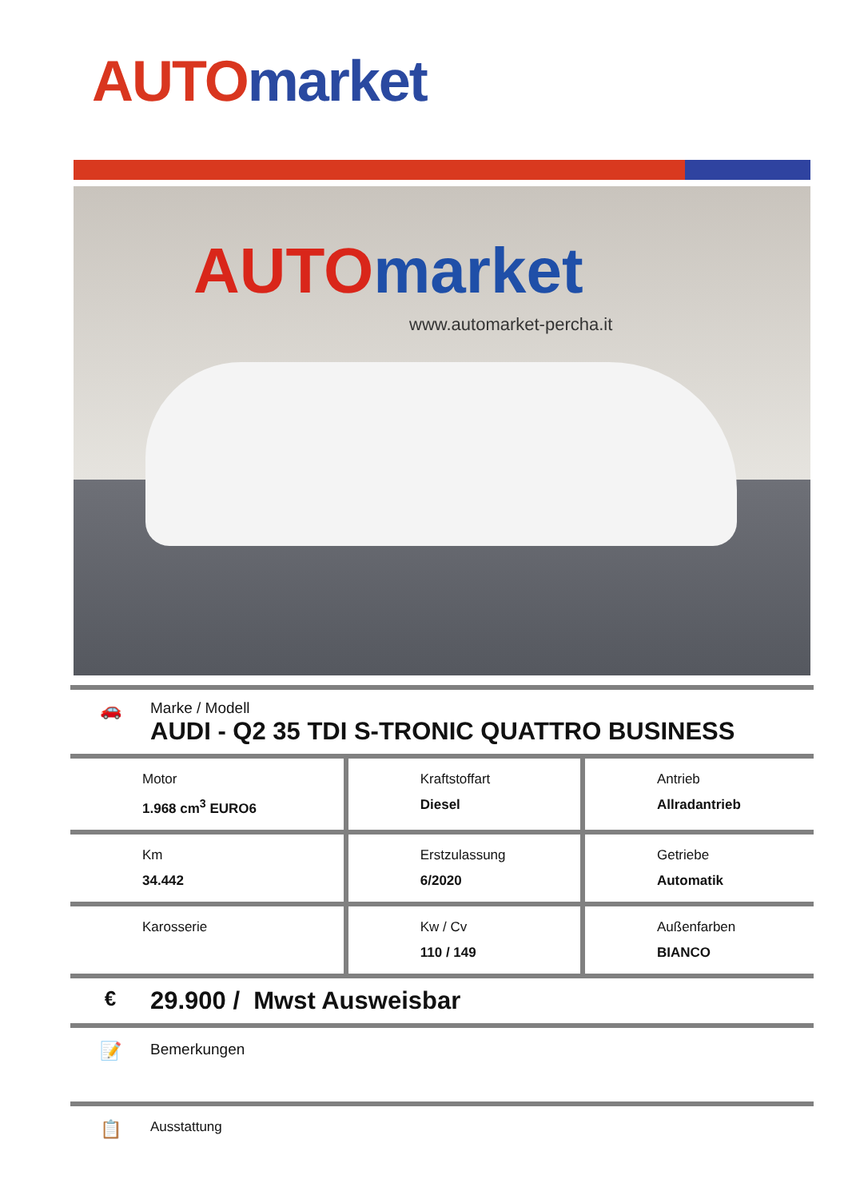AUTO market
AUTO market
www.automarket-percha.it
🚗
Marke / Modell
AUDI - Q2 35 TDI S-TRONIC QUATTRO BUSINESS
| Motor 1.968 cm<sup>3</sup> EURO6 | Kraftstoffart Diesel | Antrieb Allradantrieb |
| Km 34.442 | Erstzulassung 6/2020 | Getriebe Automatik |
| Karosserie | Kw / Cv 110 / 149 | Außenfarben BIANCO |
€
29.900 / Mwst Ausweisbar
📝
Bemerkungen
📋
Ausstattung